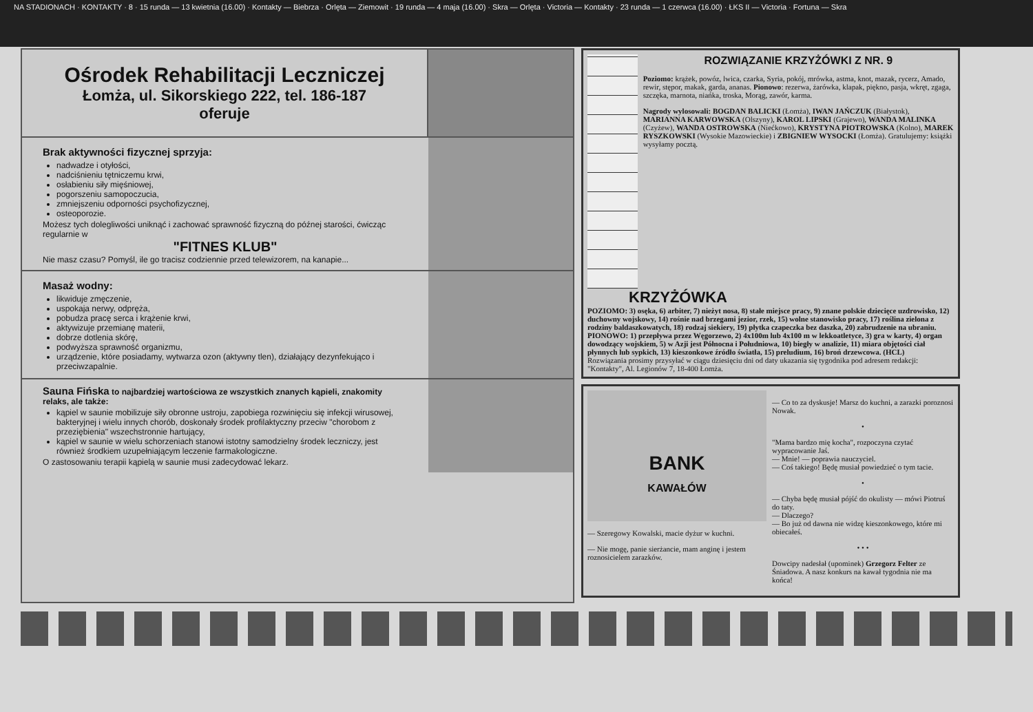NA STADIONACH · KONTAKTY · 8 · 15 runda — 13 kwietnia (16.00) · Kontakty — Biebrza · Orlęta — Ziemowit · 19 runda — 4 maja (16.00) · Skra — Orlęta · Victoria — Kontakty · 23 runda — 1 czerwca (16.00) · ŁKS II — Victoria · Fortuna — Skra
Ośrodek Rehabilitacji Leczniczej
Łomża, ul. Sikorskiego 222, tel. 186-187
oferuje
Brak aktywności fizycznej sprzyja:
nadwadze i otyłości,
nadciśnieniu tętniczemu krwi,
osłabieniu siły mięśniowej,
pogorszeniu samopoczucia,
zmniejszeniu odporności psychofizycznej,
osteoporozie.
Możesz tych dolegliwości uniknąć i zachować sprawność fizyczną do późnej starości, ćwicząc regularnie w
"FITNES KLUB"
Nie masz czasu? Pomyśl, ile go tracisz codziennie przed telewizorem, na kanapie...
Masaż wodny:
likwiduje zmęczenie,
uspokaja nerwy, odpręża,
pobudza pracę serca i krążenie krwi,
aktywizuje przemianę materii,
dobrze dotlenia skórę,
podwyższa sprawność organizmu,
urządzenie, które posiadamy, wytwarza ozon (aktywny tlen), działający dezynfekująco i przeciwzapalnie.
Sauna Fińska to najbardziej wartościowa ze wszystkich znanych kąpieli, znakomity relaks, ale także:
kąpiel w saunie mobilizuje siły obronne ustroju, zapobiega rozwinięciu się infekcji wirusowej, bakteryjnej i wielu innych chorób, doskonały środek profilaktyczny przeciw "chorobom z przeziębienia" wszechstronnie hartujący,
kąpiel w saunie w wielu schorzeniach stanowi istotny samodzielny środek leczniczy, jest również środkiem uzupełniającym leczenie farmakologiczne.
O zastosowaniu terapii kąpielą w saunie musi zadecydować lekarz.
ROZWIĄZANIE KRZYŻÓWKI Z NR. 9
Poziomo: krążek, powóz, lwica, czarka, Syria, pokój, mrówka, astma, knot, mazak, rycerz, Amado, rewir, stępor, makak, garda, ananas. Pionowo: rezerwa, żarówka, klapak, piękno, pasja, wkręt, zgaga, szczęka, marnota, niańka, troska, Morąg, zawór, karma.
Nagrody wylosowali: BOGDAN BALICKI (Łomża), IWAN JAŃCZUK (Białystok), MARIANNA KARWOWSKA (Olszyny), KAROL LIPSKI (Grajewo), WANDA MALINKA (Czyżew), WANDA OSTROWSKA (Niećkowo), KRYSTYNA PIOTROWSKA (Kolno), MAREK RYSZKOWSKI (Wysokie Mazowieckie) i ZBIGNIEW WYSOCKI (Łomża). Gratulujemy: książki wysyłamy pocztą.
KRZYŻÓWKA
POZIOMO: 3) osęka, 6) arbiter, 7) nieżyt nosa, 8) stałe miejsce pracy, 9) znane polskie dziecięce uzdrowisko, 12) duchowny wojskowy, 14) rośnie nad brzegami jezior, rzek, 15) wolne stanowisko pracy, 17) roślina zielona z rodziny baldaszkowatych, 18) rodzaj siekiery, 19) płytka czapeczka bez daszka, 20) zabrudzenie na ubraniu.
PIONOWO: 1) przepływa przez Węgorzewo, 2) 4x100m lub 4x100 m w lekkoatletyce, 3) gra w karty, 4) organ dowodzący wojskiem, 5) w Azji jest Północna i Południowa, 10) biegły w analizie, 11) miara objętości ciał płynnych lub sypkich, 13) kieszonkowe źródło światła, 15) preludium, 16) broń drzewcowa. (HCL)
Rozwiązania prosimy przysyłać w ciągu dziesięciu dni od daty ukazania się tygodnika pod adresem redakcji: "Kontakty", Al. Legionów 7, 18-400 Łomża.
BANK
KAWAŁÓW
— Szeregowy Kowalski, macie dyżur w kuchni.
— Nie mogę, panie sierżancie, mam anginę i jestem roznosicielem zarazków.
— Co to za dyskusje! Marsz do kuchni, a zarazki poroznosi Nowak.
•
"Mama bardzo mię kocha", rozpoczyna czytać wypracowanie Jaś.
— Mnie! — poprawia nauczyciel.
— Coś takiego! Będę musiał powiedzieć o tym tacie.
•
— Chyba będę musiał pójść do okulisty — mówi Piotruś do taty.
— Dlaczego?
— Bo już od dawna nie widzę kieszonkowego, które mi obiecałeś.
• • •
Dowcipy nadesłał (upominek) Grzegorz Felter ze Śniadowa. A nasz konkurs na kawał tygodnia nie ma końca!